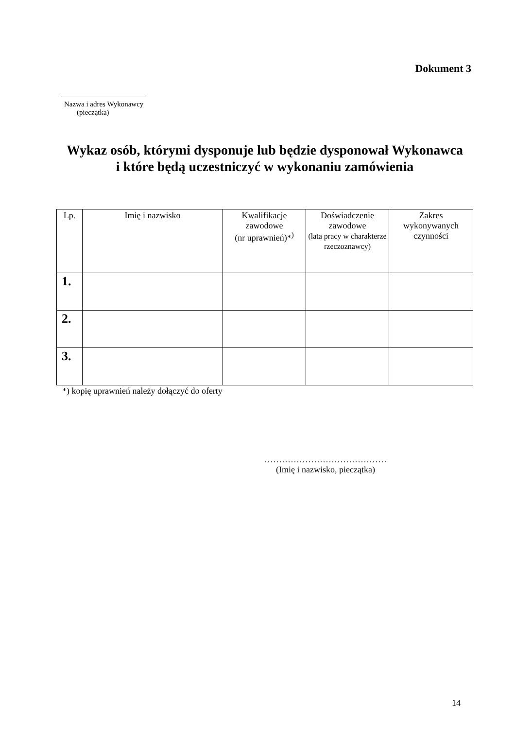Dokument 3
Nazwa i adres Wykonawcy
(pieczątka)
Wykaz osób, którymi dysponuje lub będzie dysponował Wykonawca
i które będą uczestniczyć w wykonaniu zamówienia
| Lp. | Imię i nazwisko | Kwalifikacje zawodowe (nr uprawnień)*<sup>)</sup> | Doświadczenie zawodowe (lata pracy w charakterze rzeczoznawcy) | Zakres wykonywanych czynności |
| --- | --- | --- | --- | --- |
| 1. | | | | |
| 2. | | | | |
| 3. | | | | |
*) kopię uprawnień należy dołączyć do oferty
……………………………………
(Imię i nazwisko, pieczątka)
14